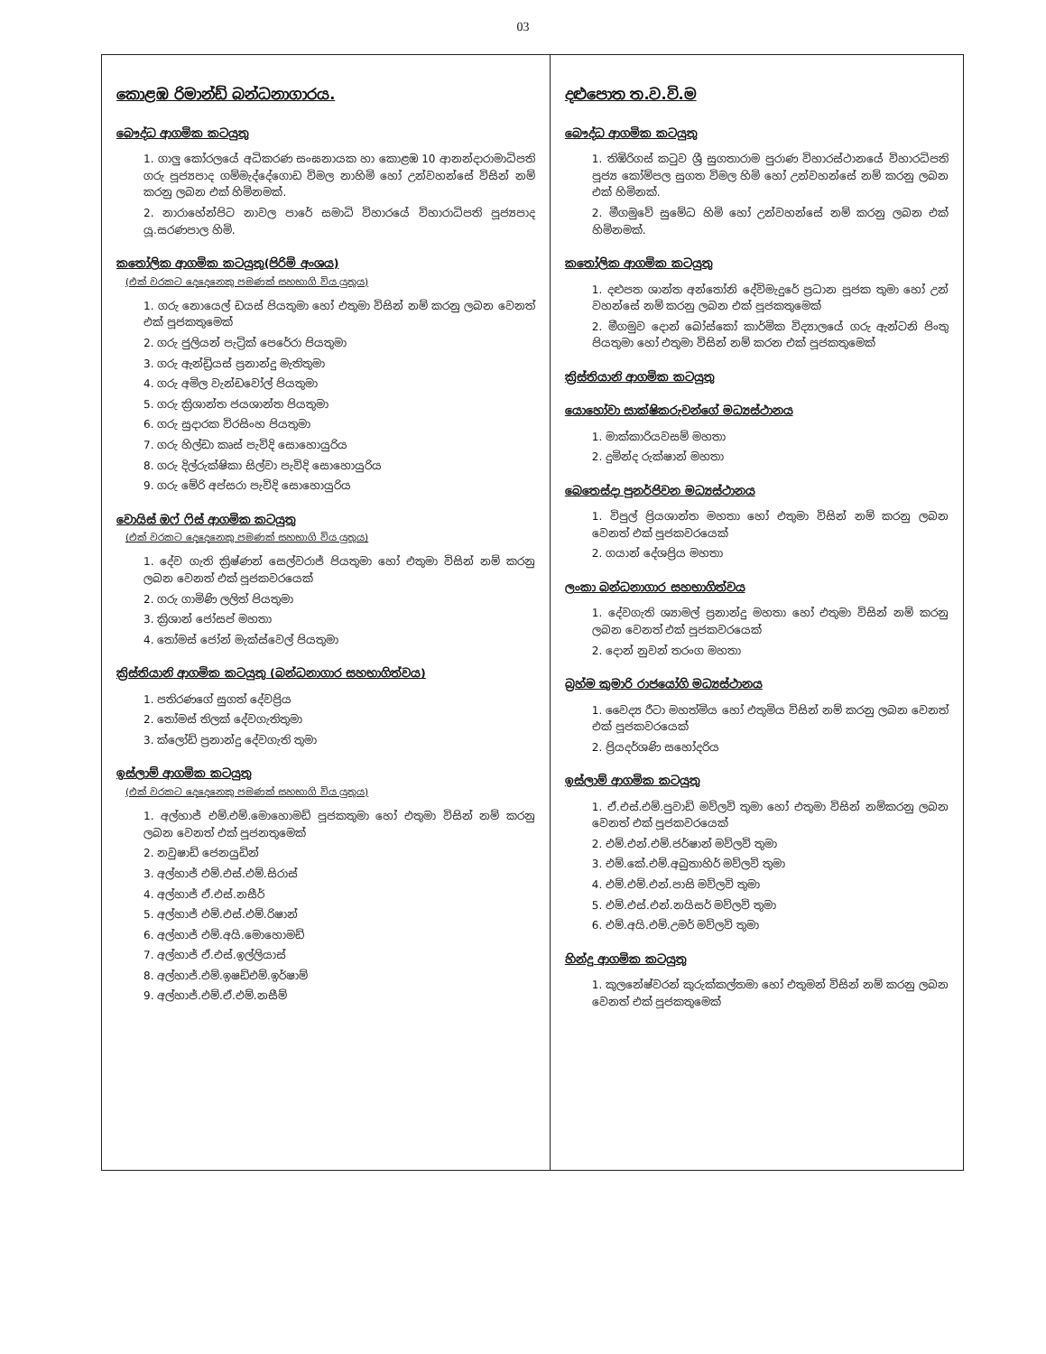03
කොළඹ රිමාන්ඩ් බන්ධනාගාරය.
බෞද්ධ ආගමික කටයුතු
1. ගාලු කෝරලයේ අධිකරණ සංඝනායක හා කොළඹ 10 ආනන්දාරාමාධිපති ගරු පූජ්‍යපාද ගම්මැද්දේගොඩ විමල නාහිමි හෝ උන්වහන්සේ විසින් නම් කරනු ලබන එක් හිමිනමක්.
2. නාරාහේන්පිට නාවල පාරේ සමාධි විහාරයේ විහාරාධිපති පූජ්‍යපාද යූ.සරණපාල හිමි.
කතෝලික ආගමික කටයුතු(පිරිමි අංශය)
(එක් වරකට දෙදෙනෙකු පමණක් සහභාගි විය යුතුය)
1. ගරු නොයෙල් ඩයස් පියතුමා හෝ එතුමා විසින් නම් කරනු ලබන වෙනත් එක් පූජකතුමෙක්
2. ගරු ජුලියන් පැට්‍රික් පෙරේරා පියතුමා
3. ගරු ඇන්ඩ්‍රියස් ප්‍රනාන්දු මැතිතුමා
4. ගරු අමිල වැන්ඩවෝල් පියතුමා
5. ගරු ක්‍රිශාන්ත ජයශාන්ත පියතුමා
6. ගරු සුදාරක විරසිංහ පියතුමා
7. ගරු හිල්ඩා කෘස් පැවිදි සොහොයුරිය
8. ගරු දිල්රුක්ෂිකා සිල්වා පැවිදි සොහොයුරිය
9. ගරු මේරි අප්සරා පැවිදි සොහොයුරිය
වොයිස් ඔෆ් ෆිස් ආගමික කටයුතු
(එක් වරකට දෙදෙනෙකු පමණක් සහභාගි විය යුතුය)
1. දේව ගැති ක්‍රිෂ්ණන් සෙල්වරාජ් පියතුමා හෝ එතුමා විසින් නම් කරනු ලබන වෙනත් එක් පූජකවරයෙක්
2. ගරු ගාමිණි ලලිත් පියතුමා
3. ක්‍රිශාන් ජෝසප් මහතා
4. තෝමස් ජෝන් මැක්ස්වෙල් පියතුමා
ක්‍රිස්තියානි ආගමික කටයුතු (බන්ධනාගාර සහභාගිත්වය)
1. පතිරණගේ සුගත් දේවප්‍රිය
2. තෝමස් තිලක් දේවගැතිතුමා
3. ක්ලෝඩ් ප්‍රනාන්දු දේවගැති තුමා
ඉස්ලාම් ආගමික කටයුතු
(එක් වරකට දෙදෙනෙකු පමණක් සහභාගි විය යුතුය)
1. අල්හාජ් එම්.එම්.මොහොමඩ් පූජකතුමා හෝ එතුමා විසින් නම් කරනු ලබන වෙනත් එක් පූජනතුමෙක්
2. නවුෂාඩ් ජෙනයුඩින්
3. අල්හාජ් එම්.එස්.එම්.සිරාස්
4. අල්හාජ් ඒ.එස්.නසීර්
5. අල්හාජ් එම්.එස්.එම්.රිෂාන්
6. අල්හාජ් එම්.අයි.මොහොමඩ්
7. අල්හාජ් ඒ.එස්.ඉල්ලියාස්
8. අල්හාජ්.එම්.ඉෂඩ්එම්.ඉර්ෂාම්
9. අල්හාජ්.එම්.ඒ.එම්.නසීම්
දළුපොත ත.ව.වි.ම
බෞද්ධ ආගමික කටයුතු
1. තිඹිරිගස් කටුව ශ්‍රී සුගතාරාම පුරාණ විහාරස්ථානයේ විහාරධිපති පූජ්‍ය කෝම්පල සුගත විමල හිමි හෝ උන්වහන්සේ නම් කරනු ලබන එක් හිමිනක්.
2. මීගමුවේ සුමේධ හිමි හෝ උන්වහන්සේ නම් කරනු ලබන එක් හිමිනමක්.
කතෝලික ආගමික කටයුතු
1. දළුපත ශාන්ත අන්තෝනි දේවිමැදුරේ ප්‍රධාන පූජක තුමා හෝ උන් වහන්සේ නම් කරනු ලබන එක් පූජකතුමෙක්
2. මීගමුව දොන් බෝස්කෝ කාර්මික විද්‍යාලයේ ගරු ඇන්ටනි පිංතු පියතුමා හෝ එතුමා විසින් නම් කරන එක් පූජකතුමෙක්
ක්‍රිස්තියානි ආගමික කටයුතු
යොහෝවා සාක්ෂිකරුවන්ගේ මධ්‍යස්ථානය
1. මාක්කාරියවසම් මහතා
2. දුමින්ද රුක්ෂාන් මහතා
බෙතෙස්දා පුනර්ජිවන මධ්‍යස්ථානය
1. විපුල් ප්‍රියශාන්ත මහතා හෝ එතුමා විසින් නම් කරනු ලබන වෙනත් එක් පූජකවරයෙක්
2. ගයාන් දේශප්‍රිය මහතා
ලංකා බන්ධනාගාර සහභාගිත්වය
1. දේවගැති ශ්‍යාමල් ප්‍රනාන්දු මහතා හෝ එතුමා විසින් නම් කරනු ලබන වෙනත් එක් පූජකවරයෙක්
2. දොන් නුවන් තරංග මහතා
බ්‍රහ්ම කුමාරි රාජයෝගි මධ්‍යස්ථානය
1. වෛද්‍ය රීටා මහත්මිය හෝ එතුමිය විසින් නම් කරනු ලබන වෙනත් එක් පූජකවරයෙක්
2. ප්‍රියදර්ශණි සහෝදරිය
ඉස්ලාම් ආගමික කටයුතු
1. ඒ.එස්.එම්.පුවාඩ් මව්ලවි තුමා හෝ එතුමා විසින් නම්කරනු ලබන වෙනත් එක් පූජකවරයෙක්
2. එම්.එන්.එම්.ජර්ෂාන් මව්ලවි තුමා
3. එම්.කේ.එම්.අබුතාහිර් මව්ලවි තුමා
4. එම්.එම්.එන්.පාසි මව්ලවි තුමා
5. එම්.එස්.එන්.නයිසර් මව්ලවි තුමා
6. එම්.අයි.එම්.උමර් මව්ලවි තුමා
හින්දු ආගමික කටයුතු
1. කුලනේෂ්වරන් කුරුක්කල්තමා හෝ එතුමන් විසින් නම් කරනු ලබන වෙනත් එක් පූජකතුමෙක්